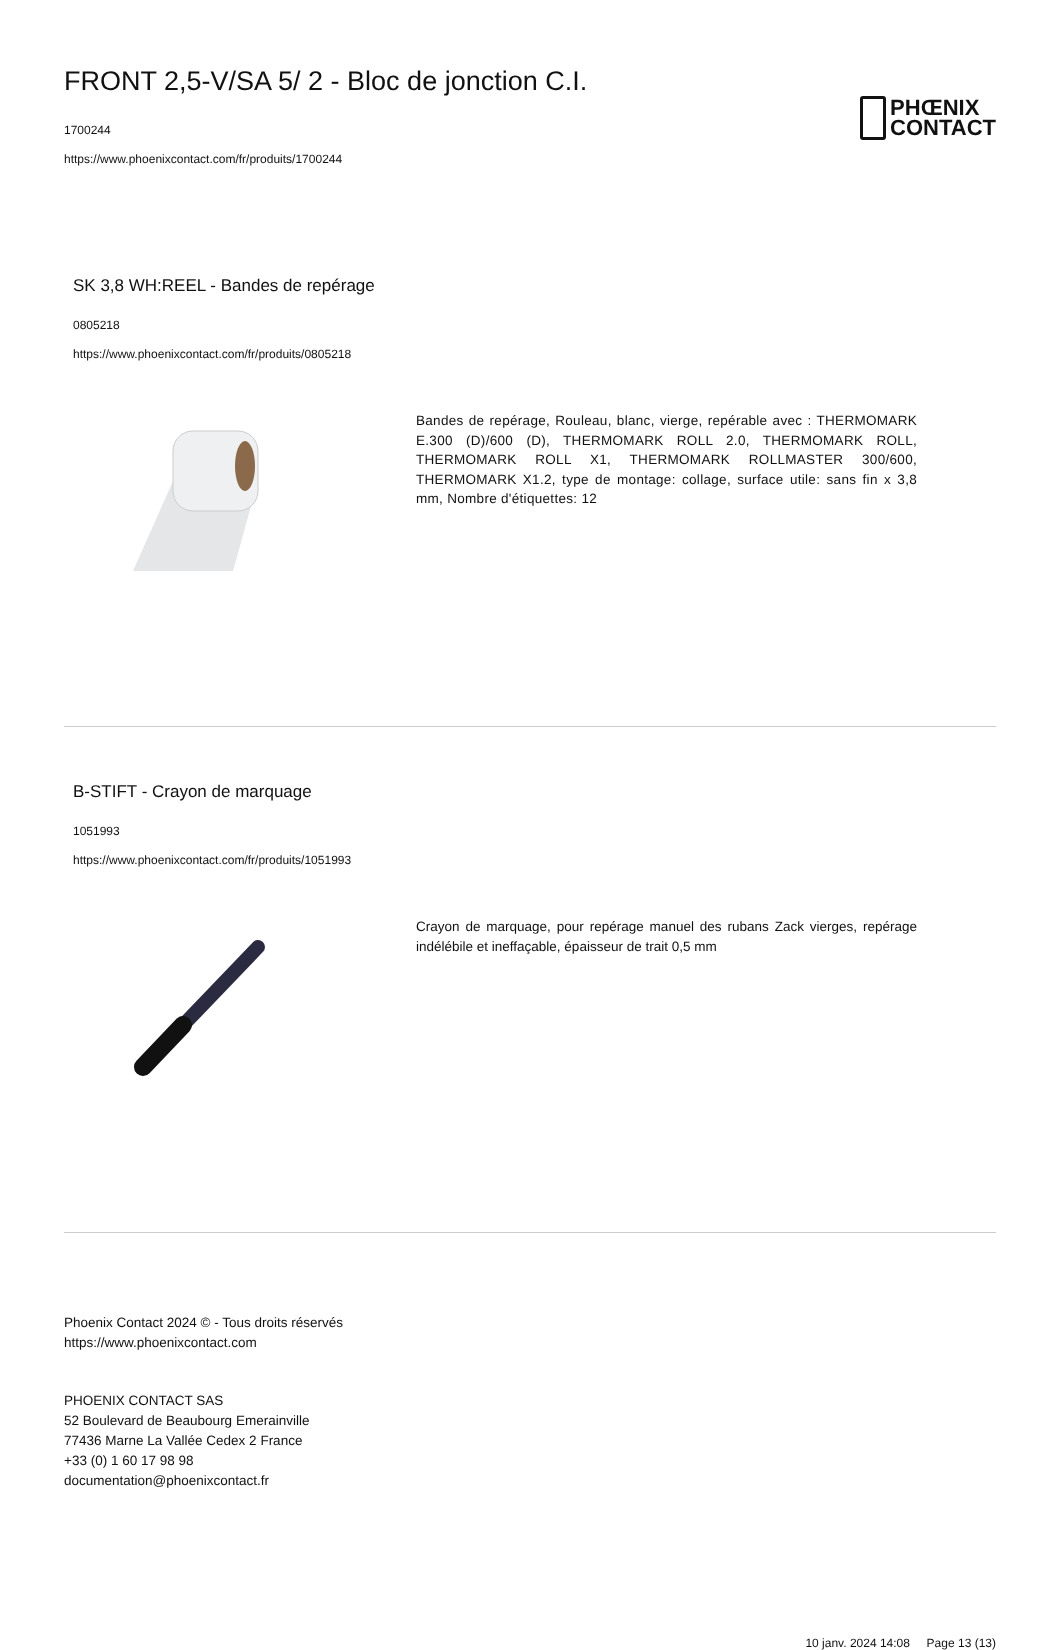FRONT 2,5-V/SA 5/ 2 - Bloc de jonction C.I.
1700244
https://www.phoenixcontact.com/fr/produits/1700244
PHŒNIX
CONTACT
SK 3,8 WH:REEL - Bandes de repérage
0805218
https://www.phoenixcontact.com/fr/produits/0805218
Bandes de repérage, Rouleau, blanc, vierge, repérable avec : THERMOMARK E.300 (D)/600 (D), THERMOMARK ROLL 2.0, THERMOMARK ROLL, THERMOMARK ROLL X1, THERMOMARK ROLLMASTER 300/600, THERMOMARK X1.2, type de montage: collage, surface utile: sans fin x 3,8 mm, Nombre d'étiquettes: 12
B-STIFT - Crayon de marquage
1051993
https://www.phoenixcontact.com/fr/produits/1051993
Crayon de marquage, pour repérage manuel des rubans Zack vierges, repérage indélébile et ineffaçable, épaisseur de trait 0,5 mm
Phoenix Contact 2024 © - Tous droits réservés
https://www.phoenixcontact.com
PHOENIX CONTACT SAS
52 Boulevard de Beaubourg Emerainville
77436 Marne La Vallée Cedex 2 France
+33 (0) 1 60 17 98 98
documentation@phoenixcontact.fr
10 janv. 2024 14:08 Page 13 (13)